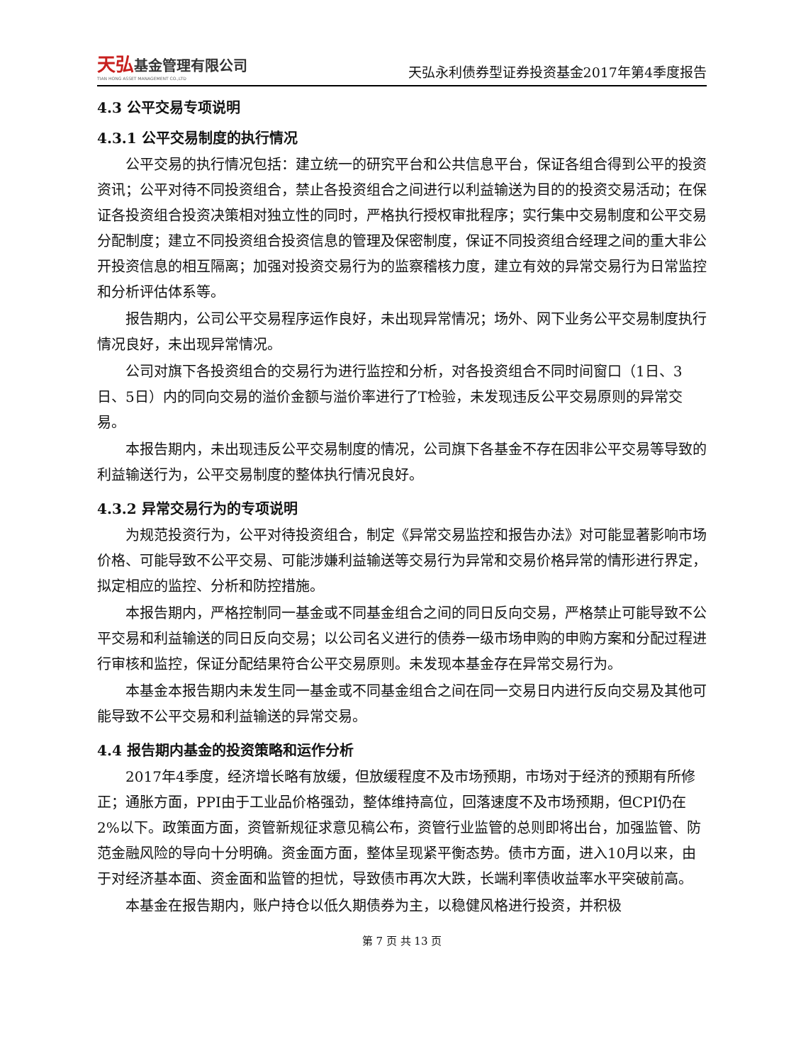天弘基金管理有限公司
TIAN HONG ASSET MANAGEMENT CO.,LTD
天弘永利债券型证券投资基金2017年第4季度报告
4.3 公平交易专项说明
4.3.1 公平交易制度的执行情况
公平交易的执行情况包括：建立统一的研究平台和公共信息平台，保证各组合得到公平的投资资讯；公平对待不同投资组合，禁止各投资组合之间进行以利益输送为目的的投资交易活动；在保证各投资组合投资决策相对独立性的同时，严格执行授权审批程序；实行集中交易制度和公平交易分配制度；建立不同投资组合投资信息的管理及保密制度，保证不同投资组合经理之间的重大非公开投资信息的相互隔离；加强对投资交易行为的监察稽核力度，建立有效的异常交易行为日常监控和分析评估体系等。
报告期内，公司公平交易程序运作良好，未出现异常情况；场外、网下业务公平交易制度执行情况良好，未出现异常情况。
公司对旗下各投资组合的交易行为进行监控和分析，对各投资组合不同时间窗口（1日、3日、5日）内的同向交易的溢价金额与溢价率进行了T检验，未发现违反公平交易原则的异常交易。
本报告期内，未出现违反公平交易制度的情况，公司旗下各基金不存在因非公平交易等导致的利益输送行为，公平交易制度的整体执行情况良好。
4.3.2 异常交易行为的专项说明
为规范投资行为，公平对待投资组合，制定《异常交易监控和报告办法》对可能显著影响市场价格、可能导致不公平交易、可能涉嫌利益输送等交易行为异常和交易价格异常的情形进行界定，拟定相应的监控、分析和防控措施。
本报告期内，严格控制同一基金或不同基金组合之间的同日反向交易，严格禁止可能导致不公平交易和利益输送的同日反向交易；以公司名义进行的债券一级市场申购的申购方案和分配过程进行审核和监控，保证分配结果符合公平交易原则。未发现本基金存在异常交易行为。
本基金本报告期内未发生同一基金或不同基金组合之间在同一交易日内进行反向交易及其他可能导致不公平交易和利益输送的异常交易。
4.4 报告期内基金的投资策略和运作分析
2017年4季度，经济增长略有放缓，但放缓程度不及市场预期，市场对于经济的预期有所修正；通胀方面，PPI由于工业品价格强劲，整体维持高位，回落速度不及市场预期，但CPI仍在2%以下。政策面方面，资管新规征求意见稿公布，资管行业监管的总则即将出台，加强监管、防范金融风险的导向十分明确。资金面方面，整体呈现紧平衡态势。债市方面，进入10月以来，由于对经济基本面、资金面和监管的担忧，导致债市再次大跌，长端利率债收益率水平突破前高。
本基金在报告期内，账户持仓以低久期债券为主，以稳健风格进行投资，并积极
第 7 页 共 13 页